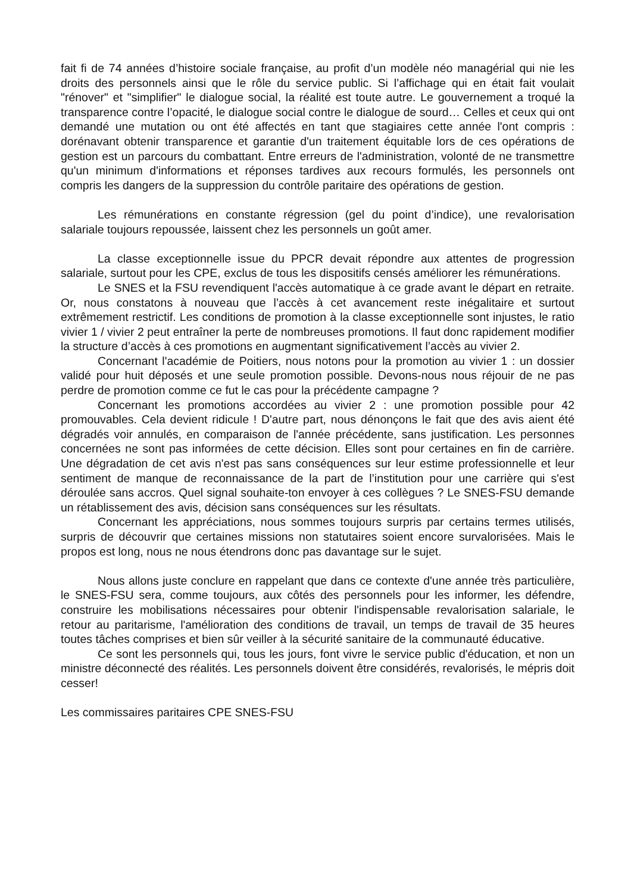fait fi de 74 années d’histoire sociale française, au profit d’un modèle néo managérial qui nie les droits des personnels ainsi que le rôle du service public. Si l’affichage qui en était fait voulait "rénover" et "simplifier" le dialogue social, la réalité est toute autre. Le gouvernement a troqué la transparence contre l’opacité, le dialogue social contre le dialogue de sourd… Celles et ceux qui ont demandé une mutation ou ont été affectés en tant que stagiaires cette année l'ont compris : dorénavant obtenir transparence et garantie d'un traitement équitable lors de ces opérations de gestion est un parcours du combattant. Entre erreurs de l'administration, volonté de ne transmettre qu'un minimum d'informations et réponses tardives aux recours formulés, les personnels ont compris les dangers de la suppression du contrôle paritaire des opérations de gestion.
Les rémunérations en constante régression (gel du point d’indice), une revalorisation salariale toujours repoussée, laissent chez les personnels un goût amer.
La classe exceptionnelle issue du PPCR devait répondre aux attentes de progression salariale, surtout pour les CPE, exclus de tous les dispositifs censés améliorer les rémunérations.
Le SNES et la FSU revendiquent l'accès automatique à ce grade avant le départ en retraite. Or, nous constatons à nouveau que l’accès à cet avancement reste inégalitaire et surtout extrêmement restrictif. Les conditions de promotion à la classe exceptionnelle sont injustes, le ratio vivier 1 / vivier 2 peut entraîner la perte de nombreuses promotions. Il faut donc rapidement modifier la structure d’accès à ces promotions en augmentant significativement l’accès au vivier 2.
Concernant l'académie de Poitiers, nous notons pour la promotion au vivier 1 : un dossier validé pour huit déposés et une seule promotion possible. Devons-nous nous réjouir de ne pas perdre de promotion comme ce fut le cas pour la précédente campagne ?
Concernant les promotions accordées au vivier 2 : une promotion possible pour 42 promouvables. Cela devient ridicule ! D'autre part, nous dénonçons le fait que des avis aient été dégradés voir annulés, en comparaison de l'année précédente, sans justification. Les personnes concernées ne sont pas informées de cette décision. Elles sont pour certaines en fin de carrière. Une dégradation de cet avis n'est pas sans conséquences sur leur estime professionnelle et leur sentiment de manque de reconnaissance de la part de l’institution pour une carrière qui s'est déroulée sans accros. Quel signal souhaite-ton envoyer à ces collègues ? Le SNES-FSU demande un rétablissement des avis, décision sans conséquences sur les résultats.
Concernant les appréciations, nous sommes toujours surpris par certains termes utilisés, surpris de découvrir que certaines missions non statutaires soient encore survalorisées. Mais le propos est long, nous ne nous étendrons donc pas davantage sur le sujet.
Nous allons juste conclure en rappelant que dans ce contexte d'une année très particulière, le SNES-FSU sera, comme toujours, aux côtés des personnels pour les informer, les défendre, construire les mobilisations nécessaires pour obtenir l'indispensable revalorisation salariale, le retour au paritarisme, l'amélioration des conditions de travail, un temps de travail de 35 heures toutes tâches comprises et bien sûr veiller à la sécurité sanitaire de la communauté éducative.
Ce sont les personnels qui, tous les jours, font vivre le service public d'éducation, et non un ministre déconnecté des réalités. Les personnels doivent être considérés, revalorisés, le mépris doit cesser!
Les commissaires paritaires CPE SNES-FSU